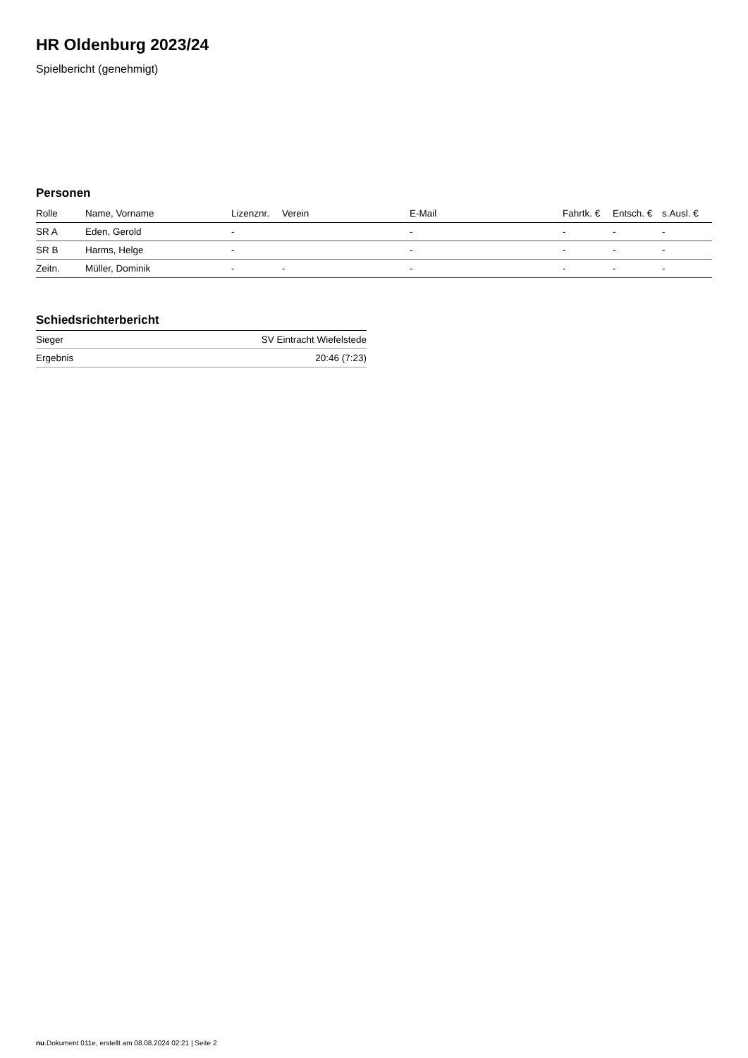HR Oldenburg 2023/24
Spielbericht (genehmigt)
Personen
| Rolle | Name, Vorname | Lizenznr. | Verein | E-Mail | Fahrtk. € | Entsch. € | s.Ausl. € |
| --- | --- | --- | --- | --- | --- | --- | --- |
| SR A | Eden, Gerold | - | | - | - | - | - |
| SR B | Harms, Helge | - | | - | - | - | - |
| Zeitn. | Müller, Dominik | - | - | - | - | - | - |
Schiedsrichterbericht
| Sieger | SV Eintracht Wiefelstede |
| Ergebnis | 20:46 (7:23) |
nu.Dokument 011e, erstellt am 08.08.2024 02:21 | Seite 2